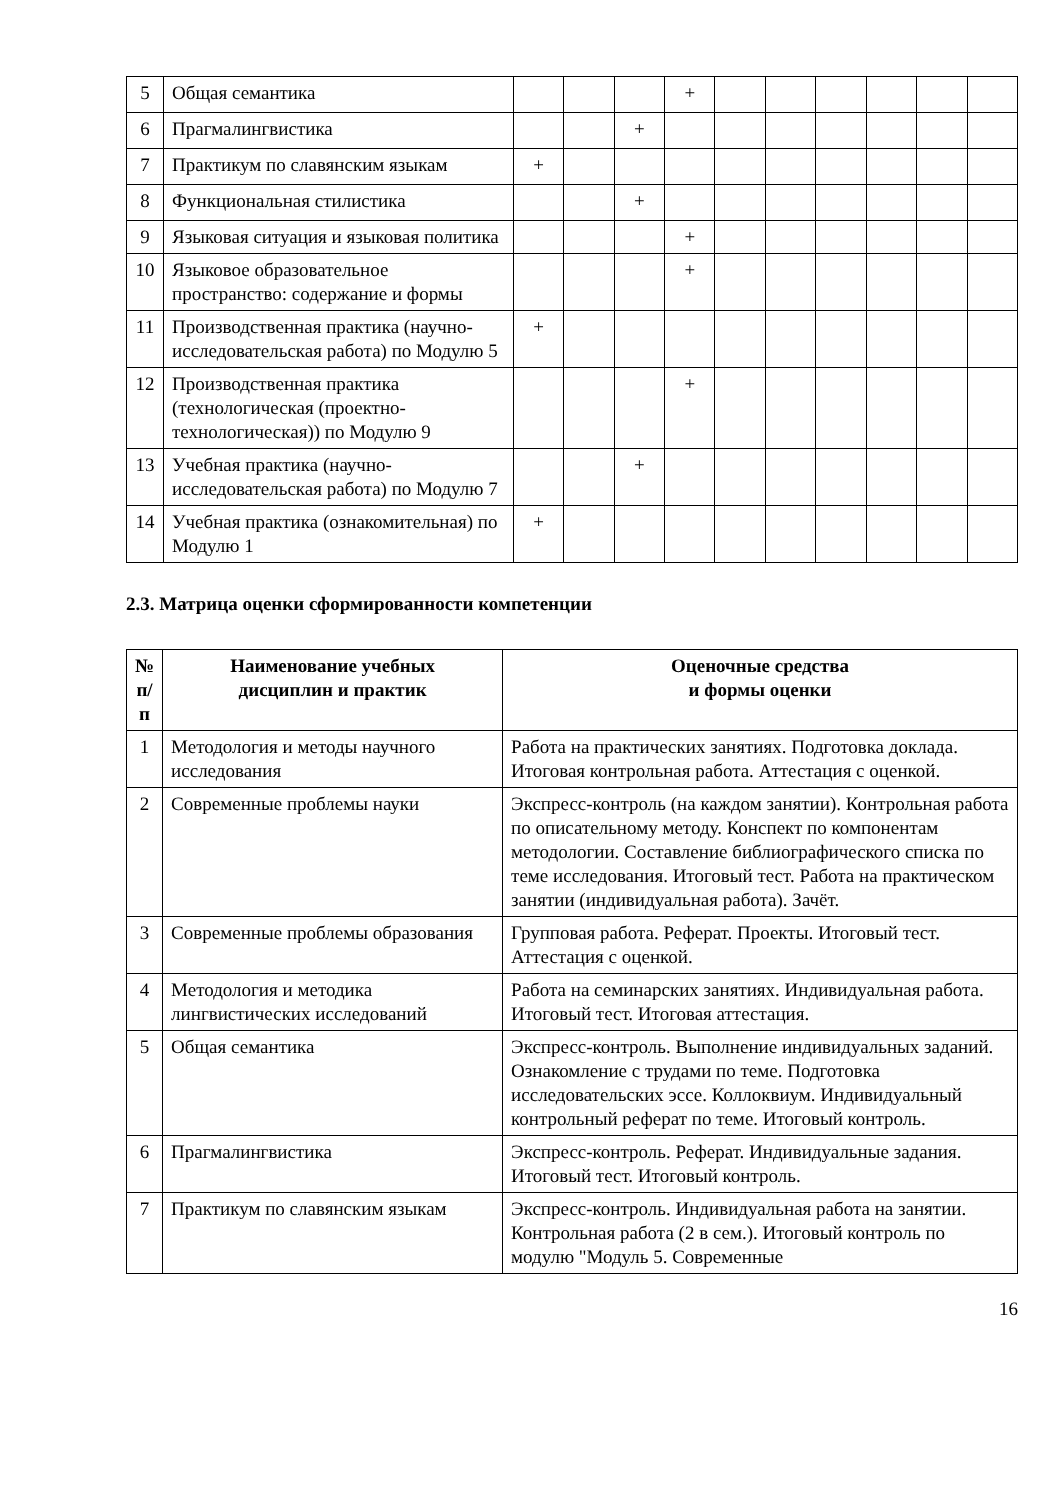| 5 | Общая семантика | | | | + | | | | | | |
| 6 | Прагмалингвистика | | | + | | | | | | | |
| 7 | Практикум по славянским языкам | + | | | | | | | | | |
| 8 | Функциональная стилистика | | | + | | | | | | | |
| 9 | Языковая ситуация и языковая политика | | | | + | | | | | | |
| 10 | Языковое образовательное пространство: содержание и формы | | | | + | | | | | | |
| 11 | Производственная практика (научно-исследовательская работа) по Модулю 5 | + | | | | | | | | | |
| 12 | Производственная практика (технологическая (проектно-технологическая)) по Модулю 9 | | | | + | | | | | | |
| 13 | Учебная практика (научно-исследовательская работа) по Модулю 7 | | | + | | | | | | | |
| 14 | Учебная практика (ознакомительная) по Модулю 1 | + | | | | | | | | | |
2.3. Матрица оценки сформированности компетенции
| № п/п | Наименование учебных дисциплин и практик | Оценочные средства и формы оценки |
| --- | --- | --- |
| 1 | Методология и методы научного исследования | Работа на практических занятиях. Подготовка доклада. Итоговая контрольная работа. Аттестация с оценкой. |
| 2 | Современные проблемы науки | Экспресс-контроль (на каждом занятии). Контрольная работа по описательному методу. Конспект по компонентам методологии. Составление библиографического списка по теме исследования. Итоговый тест. Работа на практическом занятии (индивидуальная работа). Зачёт. |
| 3 | Современные проблемы образования | Групповая работа. Реферат. Проекты. Итоговый тест. Аттестация с оценкой. |
| 4 | Методология и методика лингвистических исследований | Работа на семинарских занятиях. Индивидуальная работа. Итоговый тест. Итоговая аттестация. |
| 5 | Общая семантика | Экспресс-контроль. Выполнение индивидуальных заданий. Ознакомление с трудами по теме. Подготовка исследовательских эссе. Коллоквиум. Индивидуальный контрольный реферат по теме. Итоговый контроль. |
| 6 | Прагмалингвистика | Экспресс-контроль. Реферат. Индивидуальные задания. Итоговый тест. Итоговый контроль. |
| 7 | Практикум по славянским языкам | Экспресс-контроль. Индивидуальная работа на занятии. Контрольная работа (2 в сем.). Итоговый контроль по модулю "Модуль 5. Современные |
16